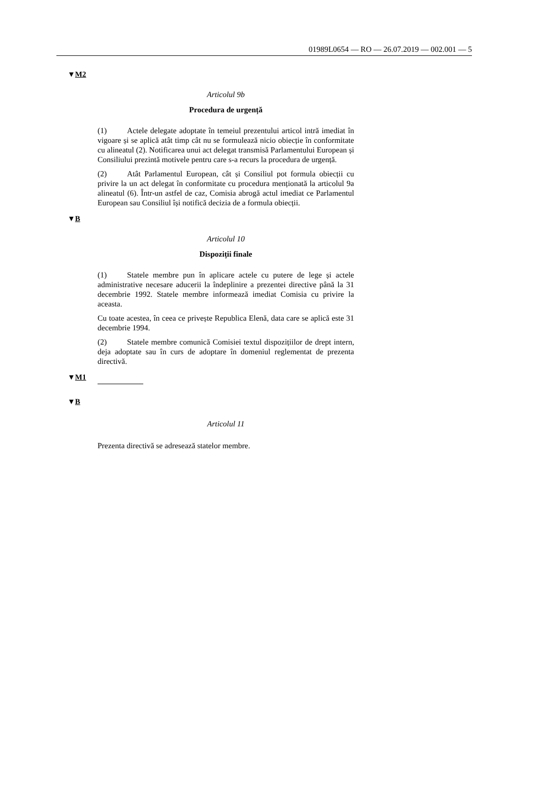01989L0654 — RO — 26.07.2019 — 002.001 — 5
▼M2
Articolul 9b
Procedura de urgență
(1) Actele delegate adoptate în temeiul prezentului articol intră imediat în vigoare și se aplică atât timp cât nu se formulează nicio obiecție în conformitate cu alineatul (2). Notificarea unui act delegat transmisă Parlamentului European și Consiliului prezintă motivele pentru care s-a recurs la procedura de urgență.
(2) Atât Parlamentul European, cât și Consiliul pot formula obiecții cu privire la un act delegat în conformitate cu procedura menționată la articolul 9a alineatul (6). Într-un astfel de caz, Comisia abrogă actul imediat ce Parlamentul European sau Consiliul își notifică decizia de a formula obiecții.
▼B
Articolul 10
Dispoziții finale
(1) Statele membre pun în aplicare actele cu putere de lege și actele administrative necesare aducerii la îndeplinire a prezentei directive până la 31 decembrie 1992. Statele membre informează imediat Comisia cu privire la aceasta.
Cu toate acestea, în ceea ce privește Republica Elenă, data care se aplică este 31 decembrie 1994.
(2) Statele membre comunică Comisiei textul dispozițiilor de drept intern, deja adoptate sau în curs de adoptare în domeniul reglementat de prezenta directivă.
▼M1
▼B
Articolul 11
Prezenta directivă se adresează statelor membre.